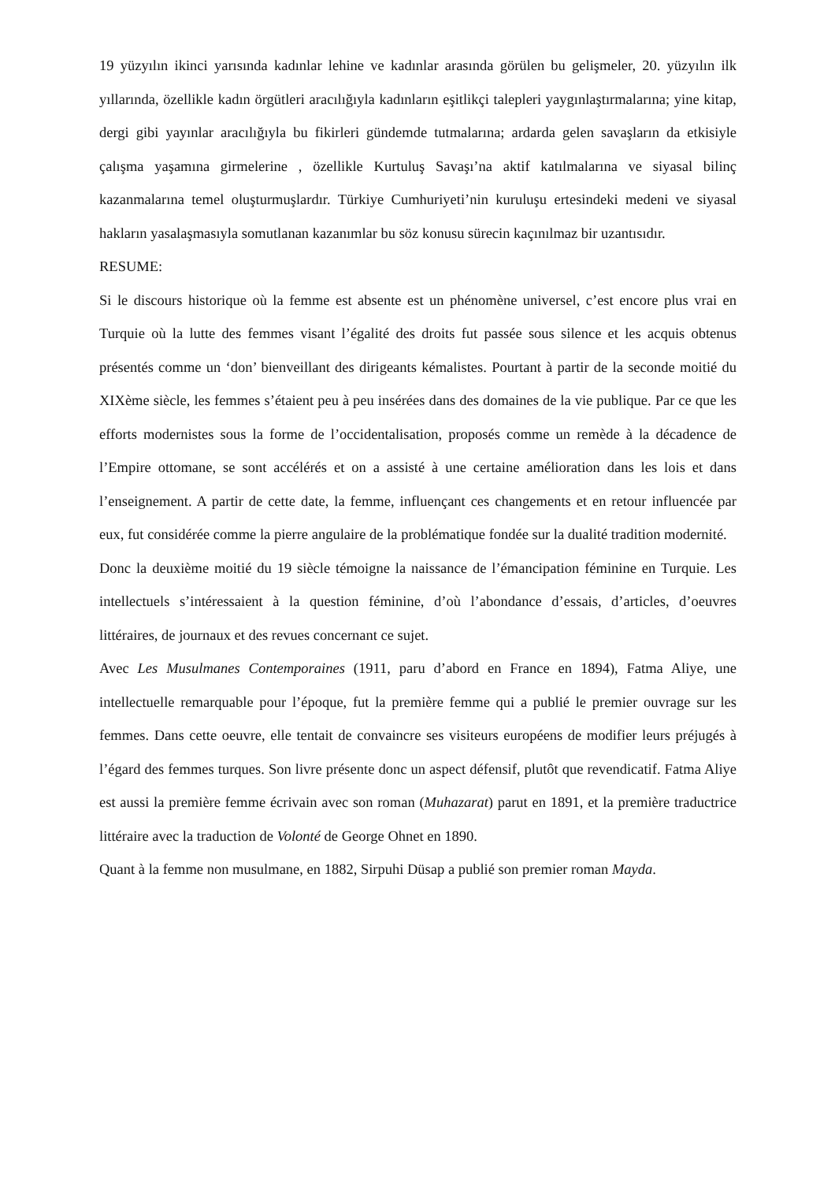19 yüzyılın ikinci yarısında kadınlar lehine ve kadınlar arasında görülen bu gelişmeler, 20. yüzyılın ilk yıllarında, özellikle kadın örgütleri aracılığıyla kadınların eşitlikçi talepleri yaygınlaştırmalarına; yine kitap, dergi gibi yayınlar aracılığıyla bu fikirleri gündemde tutmalarına; ardarda gelen savaşların da etkisiyle çalışma yaşamına girmelerine , özellikle Kurtuluş Savaşı’na aktif katılmalarına ve siyasal bilinç kazanmalarına temel oluşturmuşlardır. Türkiye Cumhuriyeti’nin kuruluşu ertesindeki medeni ve siyasal hakların yasalaşmasıyla somutlanan kazanımlar bu söz konusu sürecin kaçınılmaz bir uzantısıdır.
RESUME:
Si le discours historique où la femme est absente est un phénomène universel, c’est encore plus vrai en Turquie où la lutte des femmes visant l’égalité des droits fut passée sous silence et les acquis obtenus présentés comme un ‘don’ bienveillant des dirigeants kémalistes. Pourtant à partir de la seconde moitié du XIXème siècle, les femmes s’étaient peu à peu insérées dans des domaines de la vie publique. Par ce que les efforts modernistes sous la forme de l’occidentalisation, proposés comme un remède à la décadence de l’Empire ottomane, se sont accélérés et on a assisté à une certaine amélioration dans les lois et dans l’enseignement. A partir de cette date, la femme, influençant ces changements et en retour influencée par eux, fut considérée comme la pierre angulaire de la problématique fondée sur la dualité tradition modernité.
Donc la deuxième moitié du 19 siècle témoigne la naissance de l’émancipation féminine en Turquie. Les intellectuels s’intéressaient à la question féminine, d’où l’abondance d’essais, d’articles, d’oeuvres littéraires, de journaux et des revues concernant ce sujet.
Avec Les Musulmanes Contemporaines (1911, paru d’abord en France en 1894), Fatma Aliye, une intellectuelle remarquable pour l’époque, fut la première femme qui a publié le premier ouvrage sur les femmes. Dans cette oeuvre, elle tentait de convaincre ses visiteurs européens de modifier leurs préjugés à l’égard des femmes turques. Son livre présente donc un aspect défensif, plutôt que revendicatif. Fatma Aliye est aussi la première femme écrivain avec son roman (Muhazarat) parut en 1891, et la première traductrice littéraire avec la traduction de Volonté de George Ohnet en 1890.
Quant à la femme non musulmane, en 1882, Sirpuhi Düsap a publié son premier roman Mayda.